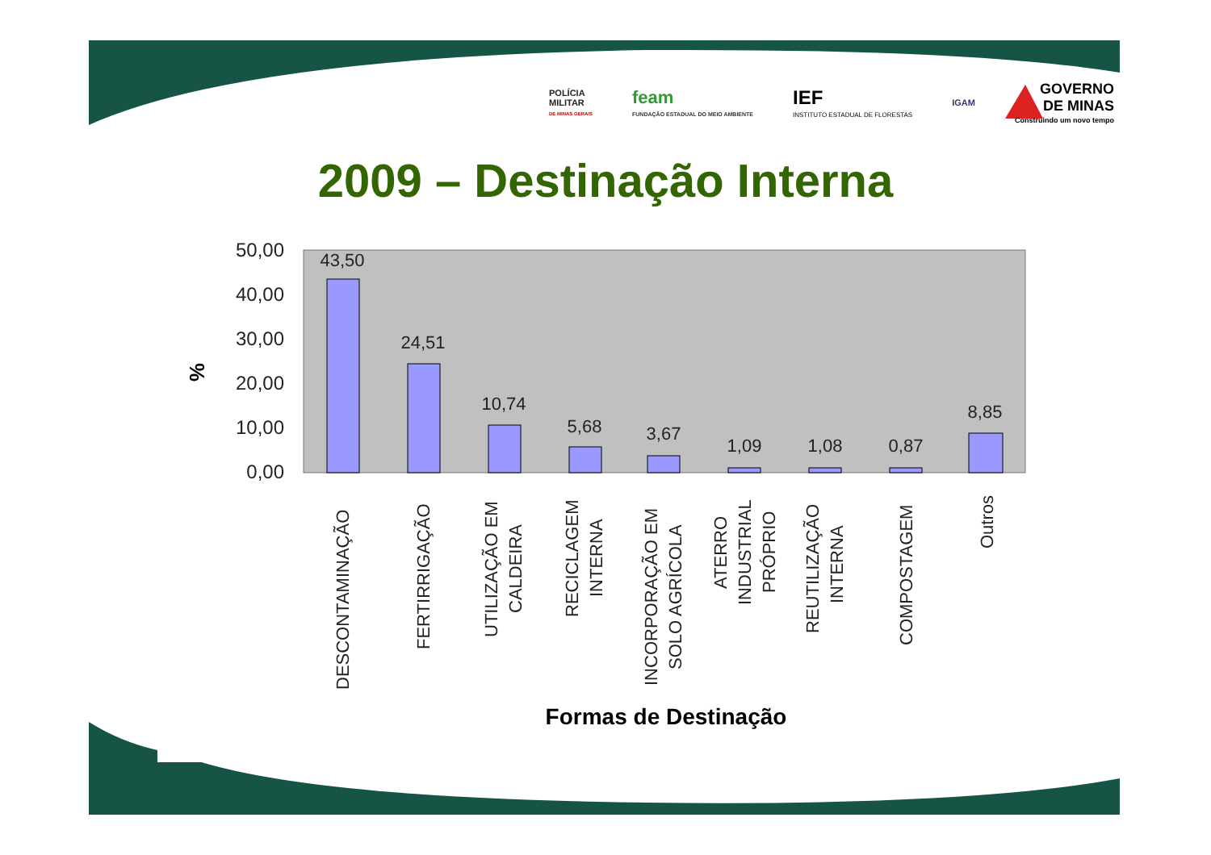50,00
40,00
30,00
20,00
10,00
0,00
43,50
24,51
10,74
5,68
3,67
1,09
1,08
0,87
8,85
%
DESCONTAMINAÇÃO
FERTIRRIGAÇÃO
UTILIZAÇÃO EM
CALDEIRA
RECICLAGEM
INTERNA
INCORPORAÇÃO EM
SOLO AGRÍCOLA
ATERRO
INDUSTRIAL
PRÓPRIO
REUTILIZAÇÃO
INTERNA
COMPOSTAGEM
Outros
Formas de Destinação
POLÍCIA
MILITAR
DE MINAS GERAIS
feam
FUNDAÇÃO ESTADUAL DO MEIO AMBIENTE
IEF
INSTITUTO ESTADUAL DE FLORESTAS
IGAM
GOVERNO
DE MINAS
Construindo um novo tempo
2009 – Destinação Interna